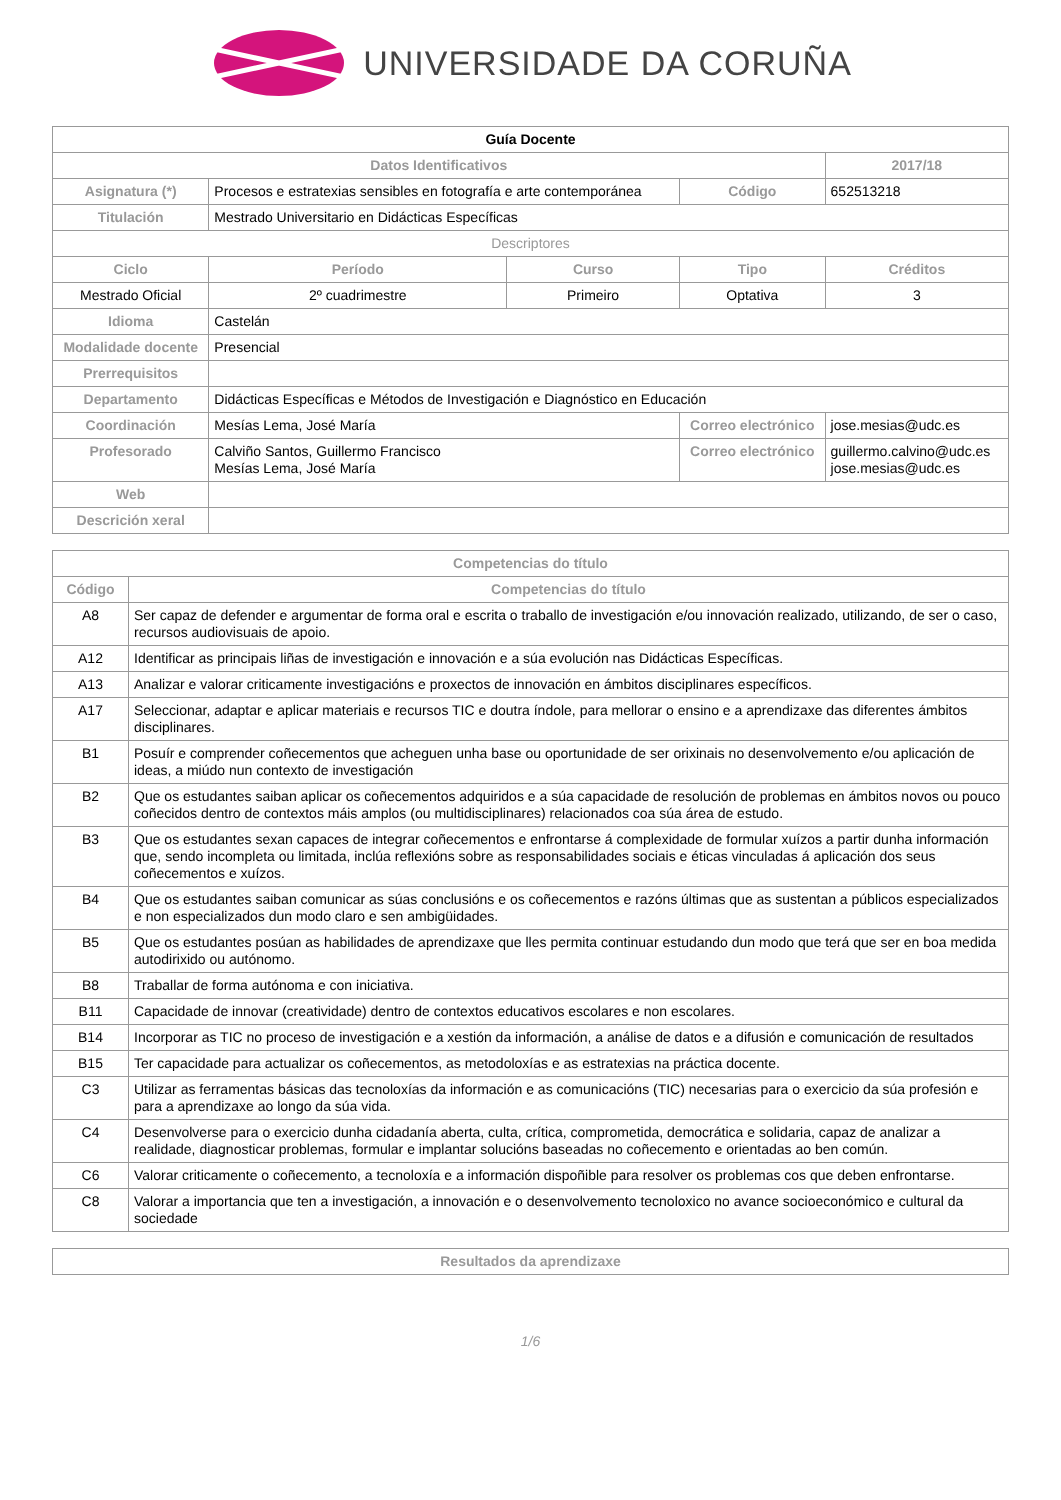UNIVERSIDADE DA CORUÑA
| Guía Docente | | | | | |
| Datos Identificativos | | | | | 2017/18 |
| Asignatura (*) | Procesos e estratexias sensibles en fotografía e arte contemporánea | | Código | | 652513218 |
| Titulación | Mestrado Universitario en Didácticas Específicas | | | | |
| Descriptores | | | | | |
| Ciclo | Período | Curso | Tipo | | Créditos |
| Mestrado Oficial | 2º cuadrimestre | Primeiro | Optativa | | 3 |
| Idioma | Castelán | | | | |
| Modalidade docente | Presencial | | | | |
| Prerrequisitos | | | | | |
| Departamento | Didácticas Específicas e Métodos de Investigación e Diagnóstico en Educación | | | | |
| Coordinación | Mesías Lema, José María | | Correo electrónico | jose.mesias@udc.es | |
| Profesorado | Calviño Santos, Guillermo Francisco Mesías Lema, José María | | Correo electrónico | guillermo.calvino@udc.es jose.mesias@udc.es | |
| Web | | | | | |
| Descrición xeral | | | | | |
| Competencias do título | |
| --- | --- |
| Código | Competencias do título |
| A8 | Ser capaz de defender e argumentar de forma oral e escrita o traballo de investigación e/ou innovación realizado, utilizando, de ser o caso, recursos audiovisuais de apoio. |
| A12 | Identificar as principais liñas de investigación e innovación e a súa evolución nas Didácticas Específicas. |
| A13 | Analizar e valorar criticamente investigacións e proxectos de innovación en ámbitos disciplinares específicos. |
| A17 | Seleccionar, adaptar e aplicar materiais e recursos TIC e doutra índole, para mellorar o ensino e a aprendizaxe das diferentes ámbitos disciplinares. |
| B1 | Posuír e comprender coñecementos que acheguen unha base ou oportunidade de ser orixinais no desenvolvemento e/ou aplicación de ideas, a miúdo nun contexto de investigación |
| B2 | Que os estudantes saiban aplicar os coñecementos adquiridos e a súa capacidade de resolución de problemas en ámbitos novos ou pouco coñecidos dentro de contextos máis amplos (ou multidisciplinares) relacionados coa súa área de estudo. |
| B3 | Que os estudantes sexan capaces de integrar coñecementos e enfrontarse á complexidade de formular xuízos a partir dunha información que, sendo incompleta ou limitada, inclúa reflexións sobre as responsabilidades sociais e éticas vinculadas á aplicación dos seus coñecementos e xuízos. |
| B4 | Que os estudantes saiban comunicar as súas conclusións e os coñecementos e razóns últimas que as sustentan a públicos especializados e non especializados dun modo claro e sen ambigüidades. |
| B5 | Que os estudantes posúan as habilidades de aprendizaxe que lles permita continuar estudando dun modo que terá que ser en boa medida autodirixido ou autónomo. |
| B8 | Traballar de forma autónoma e con iniciativa. |
| B11 | Capacidade de innovar (creatividade) dentro de contextos educativos escolares e non escolares. |
| B14 | Incorporar as TIC no proceso de investigación e a xestión da información, a análise de datos e a difusión e comunicación de resultados |
| B15 | Ter capacidade para actualizar os coñecementos, as metodoloxías e as estratexias na práctica docente. |
| C3 | Utilizar as ferramentas básicas das tecnoloxías da información e as comunicacións (TIC) necesarias para o exercicio da súa profesión e para a aprendizaxe ao longo da súa vida. |
| C4 | Desenvolverse para o exercicio dunha cidadanía aberta, culta, crítica, comprometida, democrática e solidaria, capaz de analizar a realidade, diagnosticar problemas, formular e implantar solucións baseadas no coñecemento e orientadas ao ben común. |
| C6 | Valorar criticamente o coñecemento, a tecnoloxía e a información dispoñible para resolver os problemas cos que deben enfrontarse. |
| C8 | Valorar a importancia que ten a investigación, a innovación e o desenvolvemento tecnoloxico no avance socioeconómico e cultural da sociedade |
| Resultados da aprendizaxe |
| --- |
1/6